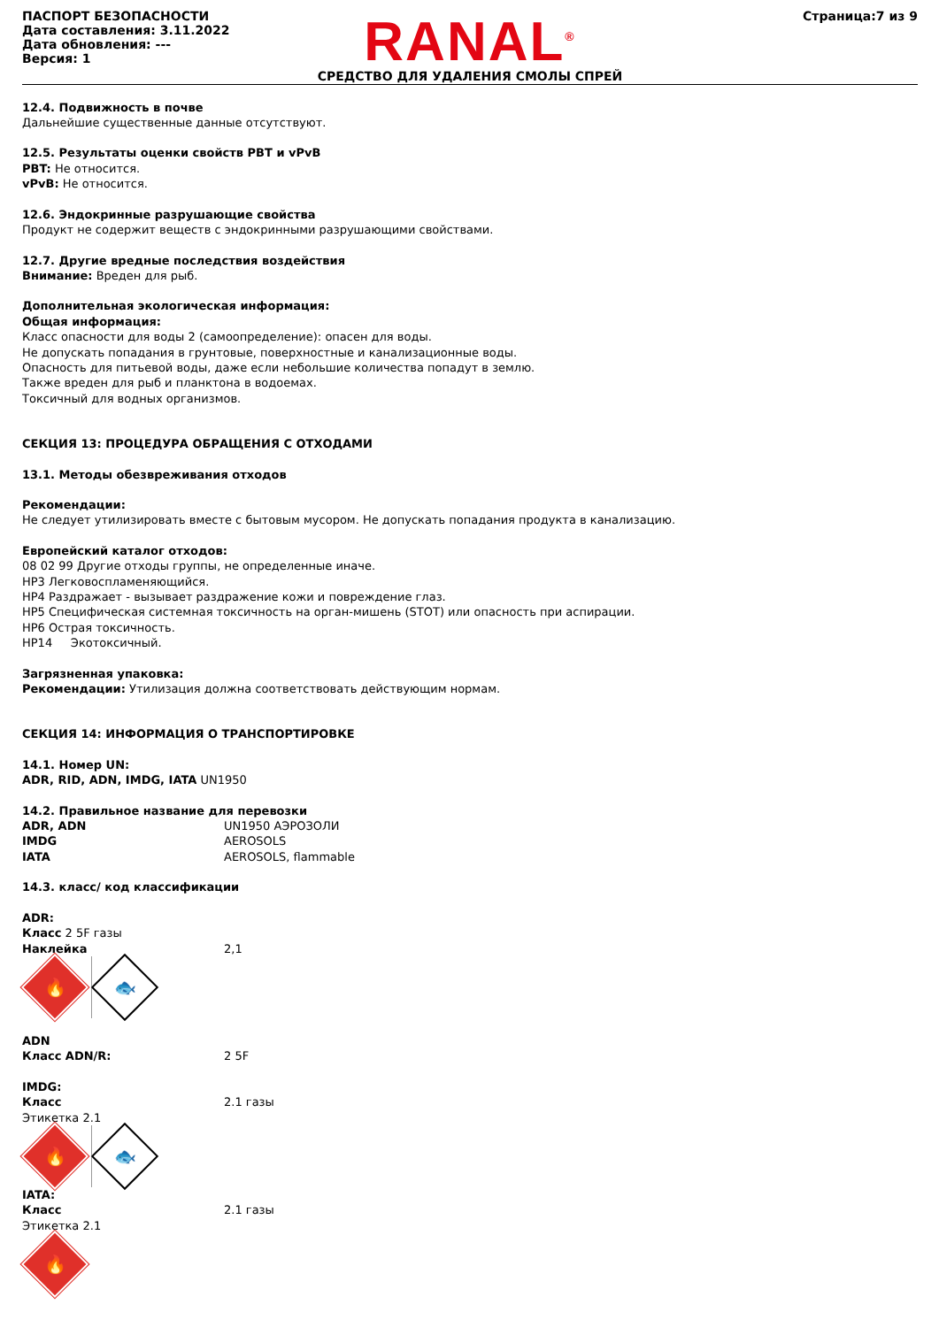ПАСПОРТ БЕЗОПАСНОСТИ
Дата составления: 3.11.2022
Дата обновления: ---
Версия: 1
RANAL<sup>®</sup>
СРЕДСТВО ДЛЯ УДАЛЕНИЯ СМОЛЫ СПРЕЙ
Страница:7 из 9
12.4. Подвижность в почве
Дальнейшие существенные данные отсутствуют.
12.5. Результаты оценки свойств PBT и vPvB
PBT: Не относится.
vPvB: Не относится.
12.6. Эндокринные разрушающие свойства
Продукт не содержит веществ с эндокринными разрушающими свойствами.
12.7. Другие вредные последствия воздействия
Внимание: Вреден для рыб.
Дополнительная экологическая информация:
Общая информация:
Класс опасности для воды 2 (самоопределение): опасен для воды.
Не допускать попадания в грунтовые, поверхностные и канализационные воды.
Опасность для питьевой воды, даже если небольшие количества попадут в землю.
Также вреден для рыб и планктона в водоемах.
Токсичный для водных организмов.
СЕКЦИЯ 13: ПРОЦЕДУРА ОБРАЩЕНИЯ С ОТХОДАМИ
13.1. Методы обезвреживания отходов
Рекомендации:
Не следует утилизировать вместе с бытовым мусором. Не допускать попадания продукта в канализацию.
Европейский каталог отходов:
08 02 99 Другие отходы группы, не определенные иначе.
HP3 Легковоспламеняющийся.
HP4 Раздражает - вызывает раздражение кожи и повреждение глаз.
HP5 Специфическая системная токсичность на орган-мишень (STOT) или опасность при аспирации.
HP6 Острая токсичность.
HP14 Экотоксичный.
Загрязненная упаковка:
Рекомендации: Утилизация должна соответствовать действующим нормам.
СЕКЦИЯ 14: ИНФОРМАЦИЯ О ТРАНСПОРТИРОВКЕ
14.1. Номер UN:
ADR, RID, ADN, IMDG, IATA UN1950
14.2. Правильное название для перевозки
ADR, ADN UN1950 АЭРОЗОЛИ
IMDG AEROSOLS
IATA AEROSOLS, flammable
14.3. класс/ код классификации
ADR:
Класс 2 5F газы
Наклейка 2,1
🔥
🐟
ADN
Класс ADN/R: 2 5F
IMDG:
Класс 2.1 газы
Этикетка 2.1
🔥
🐟
IATA:
Класс 2.1 газы
Этикетка 2.1
🔥